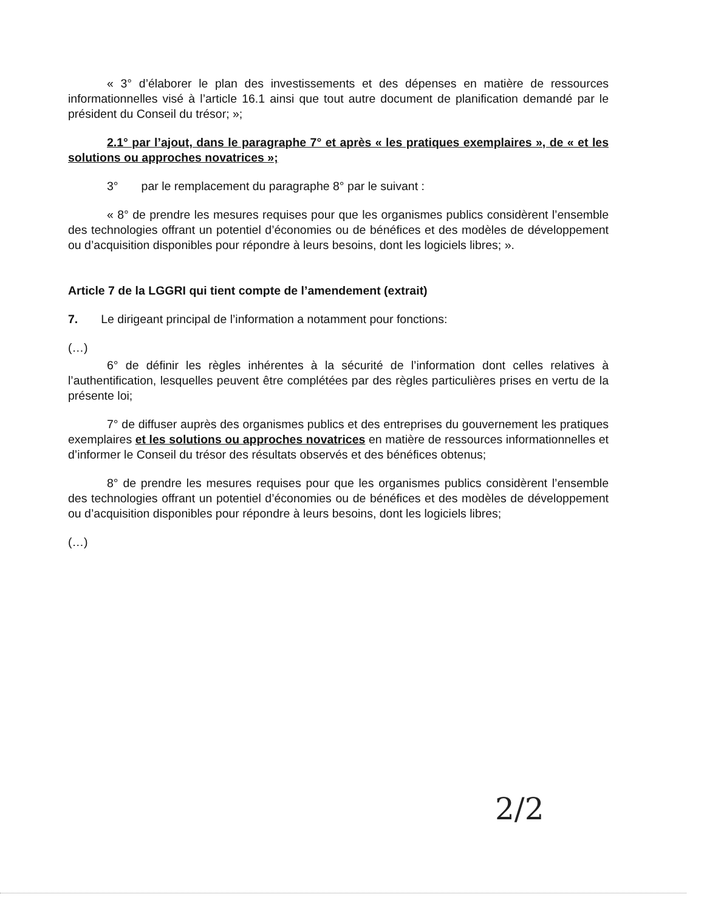« 3° d’élaborer le plan des investissements et des dépenses en matière de ressources informationnelles visé à l’article 16.1 ainsi que tout autre document de planification demandé par le président du Conseil du trésor; »;
2.1° par l’ajout, dans le paragraphe 7° et après « les pratiques exemplaires », de « et les solutions ou approches novatrices »;
3° par le remplacement du paragraphe 8° par le suivant :
« 8° de prendre les mesures requises pour que les organismes publics considèrent l’ensemble des technologies offrant un potentiel d’économies ou de bénéfices et des modèles de développement ou d’acquisition disponibles pour répondre à leurs besoins, dont les logiciels libres; ».
Article 7 de la LGGRI qui tient compte de l’amendement (extrait)
7. Le dirigeant principal de l’information a notamment pour fonctions:
(…)
6° de définir les règles inhérentes à la sécurité de l’information dont celles relatives à l’authentification, lesquelles peuvent être complétées par des règles particulières prises en vertu de la présente loi;
7° de diffuser auprès des organismes publics et des entreprises du gouvernement les pratiques exemplaires et les solutions ou approches novatrices en matière de ressources informationnelles et d’informer le Conseil du trésor des résultats observés et des bénéfices obtenus;
8° de prendre les mesures requises pour que les organismes publics considèrent l’ensemble des technologies offrant un potentiel d’économies ou de bénéfices et des modèles de développement ou d’acquisition disponibles pour répondre à leurs besoins, dont les logiciels libres;
(…)
2/2